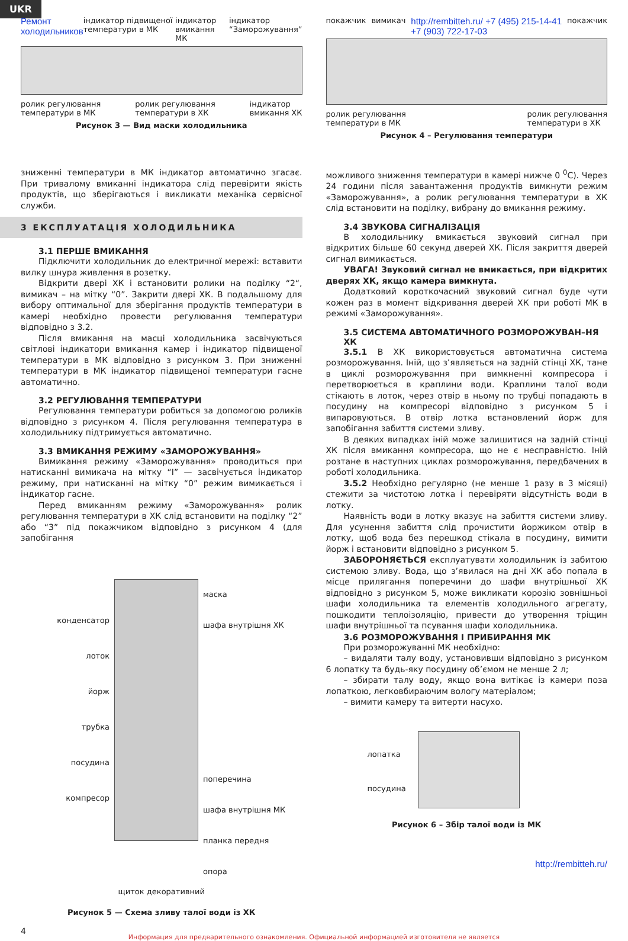UKR
Ремонт холодильников індикатор підвищеної температури в МК індикатор вмикання МК індикатор “Заморожування”
ролик регулювання
температури в МК ролик регулювання
температури в ХК індикатор
вмикання ХК
Рисунок 3 — Вид маски холодильника
покажчик вимикач http://rembitteh.ru/ +7 (495) 215-14-41
+7 (903) 722-17-03 покажчик
ролик регулювання
температури в МК ролик регулювання
температури в ХК
Рисунок 4 – Регулювання температури
зниженні температури в МК індикатор автоматично згасає. При тривалому вмиканні індикатора слід перевірити якість продуктів, що зберігаються і викликати механіка сервісної служби.
3 ЕКСПЛУАТАЦІЯ ХОЛОДИЛЬНИКА
3.1 ПЕРШЕ ВМИКАННЯ
Підключити холодильник до електричної мережі: вставити вилку шнура живлення в розетку.
Відкрити двері ХК і встановити ролики на поділку “2“, вимикач – на мітку “0”. Закрити двері ХК. В подальшому для вибору оптимальної для зберігання продуктів температури в камері необхідно провести регулювання температури відповідно з 3.2.
Після вмикання на масці холодильника засвічуються світлові індикатори вмикання камер і індикатор підвищеної температури в МК відповідно з рисунком 3. При зниженні температури в МК індикатор підвищеної температури гасне автоматично.
3.2 РЕГУЛЮВАННЯ ТЕМПЕРАТУРИ
Регулювання температури робиться за допомогою роликів відповідно з рисунком 4. Після регулювання температура в холодильнику підтримується автоматично.
3.3 ВМИКАННЯ РЕЖИМУ «ЗАМОРОЖУВАННЯ»
Вимикання режиму «Заморожування» проводиться при натисканні вимикача на мітку “I” — засвічується індикатор режиму, при натисканні на мітку “0” режим вимикається і індикатор гасне.
Перед вмиканням режиму «Заморожування» ролик регулювання температури в ХК слід встановити на поділку “2” або “3” під покажчиком відповідно з рисунком 4 (для запобігання
конденсатор
лоток
йорж
трубка
посудина
компресор
маска
шафа внутрішня ХК
поперечина
шафа внутрішня МК
планка передня
опора
щиток декоративний
Рисунок 5 — Схема зливу талої води із ХК
можливого зниження температури в камері нижче 0 <sup>0</sup>С). Через 24 години після завантаження продуктів вимкнути режим «Заморожування», а ролик регулювання температури в ХК слід встановити на поділку, вибрану до вмикання режиму.
3.4 ЗВУКОВА СИГНАЛІЗАЦІЯ
В холодильнику вмикається звуковий сигнал при відкритих більше 60 секунд дверей ХК. Після закриття дверей сигнал вимикається.
УВАГА! Звуковий сигнал не вмикається, при відкритих дверях ХК, якщо камера вимкнута.
Додатковий короткочасний звуковий сигнал буде чути кожен раз в момент відкривання дверей ХК при роботі МК в режимі «Заморожування».
3.5 СИСТЕМА АВТОМАТИЧНОГО РОЗМОРОЖУВАН–НЯ ХК
3.5.1 В ХК використовується автоматична система розморожування. Іній, що з’являється на задній стінці ХК, тане в циклі розморожування при вимкненні компресора і перетворюється в краплини води. Краплини талої води стікають в лоток, через отвір в ньому по трубці попадають в посудину на компресорі відповідно з рисунком 5 і випаровуються. В отвір лотка встановлений йорж для запобігання забиття системи зливу.
В деяких випадках іній може залишитися на задній стінці ХК після вмикання компресора, що не є несправністю. Іній розтане в наступних циклах розморожування, передбачених в роботі холодильника.
3.5.2 Необхідно регулярно (не менше 1 разу в 3 місяці) стежити за чистотою лотка і перевіряти відсутність води в лотку.
Наявність води в лотку вказує на забиття системи зливу. Для усунення забиття слід прочистити йоржиком отвір в лотку, щоб вода без перешкод стікала в посудину, вимити йорж і встановити відповідно з рисунком 5.
ЗАБОРОНЯЄТЬСЯ експлуатувати холодильник із забитою системою зливу. Вода, що з’явилася на дні ХК або попала в місце прилягання поперечини до шафи внутрішньої ХК відповідно з рисунком 5, може викликати корозію зовнішньої шафи холодильника та елементів холодильного агрегату, пошкодити теплоізоляцію, привести до утворення тріщин шафи внутрішньої та псування шафи холодильника.
3.6 РОЗМОРОЖУВАННЯ І ПРИБИРАННЯ МК
При розморожуванні МК необхідно:
– видаляти талу воду, установивши відповідно з рисунком 6 лопатку та будь-яку посудину об’ємом не менше 2 л;
– збирати талу воду, якщо вона витікає із камери поза лопаткою, легковбираючим вологу матеріалом;
– вимити камеру та витерти насухо.
лопатка
посудина
Рисунок 6 – Збір талої води із МК
http://rembitteh.ru/
4
Информация для предварительного ознакомления. Официальной информацией изготовителя не является